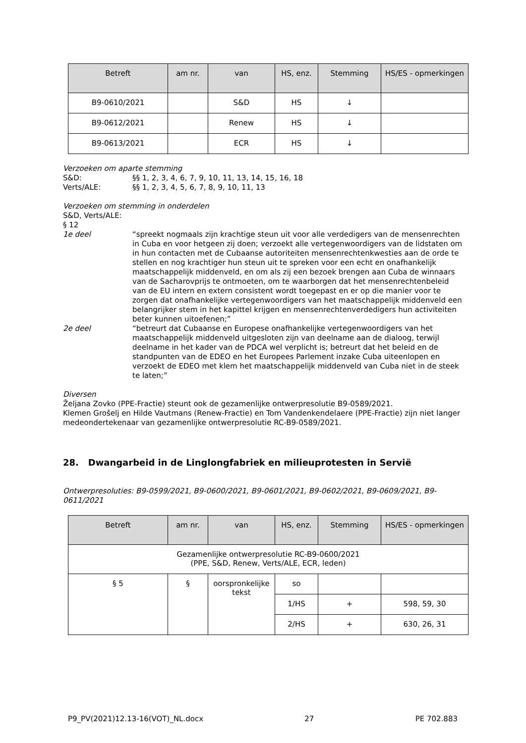| Betreft | am nr. | van | HS, enz. | Stemming | HS/ES - opmerkingen |
| --- | --- | --- | --- | --- | --- |
| B9-0610/2021 | | S&D | HS | ↓ | |
| B9-0612/2021 | | Renew | HS | ↓ | |
| B9-0613/2021 | | ECR | HS | ↓ | |
Verzoeken om aparte stemming
S&D: §§ 1, 2, 3, 4, 6, 7, 9, 10, 11, 13, 14, 15, 16, 18
Verts/ALE: §§ 1, 2, 3, 4, 5, 6, 7, 8, 9, 10, 11, 13
Verzoeken om stemming in onderdelen
S&D, Verts/ALE:
§ 12
1e deel “spreekt nogmaals zijn krachtige steun uit voor alle verdedigers van de mensenrechten in Cuba en voor hetgeen zij doen; verzoekt alle vertegenwoordigers van de lidstaten om in hun contacten met de Cubaanse autoriteiten mensenrechtenkwesties aan de orde te stellen en nog krachtiger hun steun uit te spreken voor een echt en onafhankelijk maatschappelijk middenveld, en om als zij een bezoek brengen aan Cuba de winnaars van de Sacharovprijs te ontmoeten, om te waarborgen dat het mensenrechtenbeleid van de EU intern en extern consistent wordt toegepast en er op die manier voor te zorgen dat onafhankelijke vertegenwoordigers van het maatschappelijk middenveld een belangrijker stem in het kapittel krijgen en mensenrechtenverdedigers hun activiteiten beter kunnen uitoefenen;”
2e deel “betreurt dat Cubaanse en Europese onafhankelijke vertegenwoordigers van het maatschappelijk middenveld uitgesloten zijn van deelname aan de dialoog, terwijl deelname in het kader van de PDCA wel verplicht is; betreurt dat het beleid en de standpunten van de EDEO en het Europees Parlement inzake Cuba uiteenlopen en verzoekt de EDEO met klem het maatschappelijk middenveld van Cuba niet in de steek te laten;”
Diversen
Željana Zovko (PPE-Fractie) steunt ook de gezamenlijke ontwerpresolutie B9-0589/2021.
Klemen Grošelj en Hilde Vautmans (Renew-Fractie) en Tom Vandenkendelaere (PPE-Fractie) zijn niet langer medeondertekenaar van gezamenlijke ontwerpresolutie RC-B9-0589/2021.
28. Dwangarbeid in de Linglongfabriek en milieuprotesten in Servië
Ontwerpresoluties: B9-0599/2021, B9-0600/2021, B9-0601/2021, B9-0602/2021, B9-0609/2021, B9-0611/2021
| Betreft | am nr. | van | HS, enz. | Stemming | HS/ES - opmerkingen |
| --- | --- | --- | --- | --- | --- |
| Gezamenlijke ontwerpresolutie RC-B9-0600/2021 (PPE, S&D, Renew, Verts/ALE, ECR, leden) | | | | | |
| § 5 | § | oorspronkelijke tekst | so | | |
| | | | 1/HS | + | 598, 59, 30 |
| | | | 2/HS | + | 630, 26, 31 |
P9_PV(2021)12.13-16(VOT)_NL.docx 27 PE 702.883